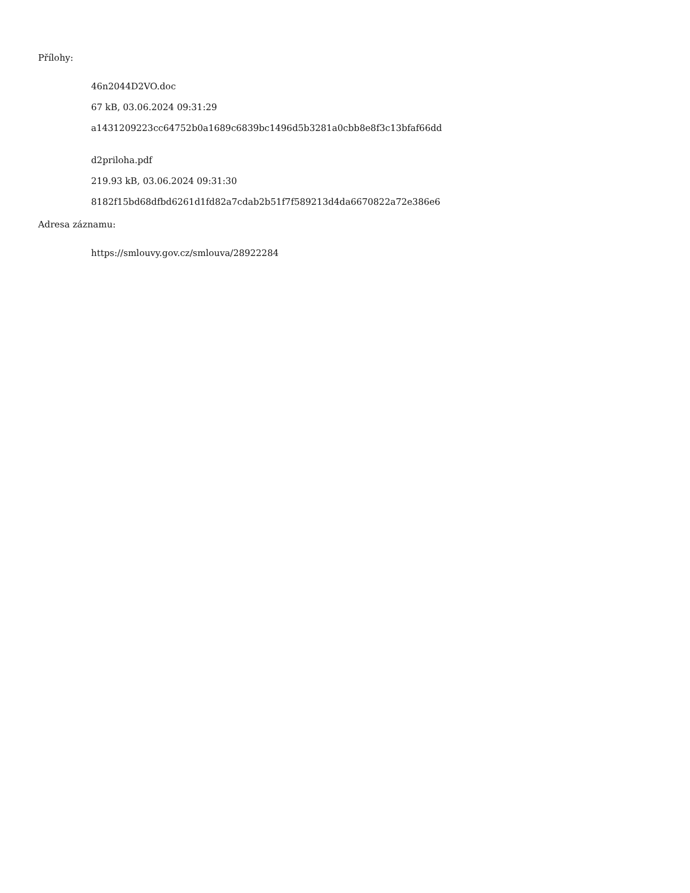Přílohy:
46n2044D2VO.doc
67 kB, 03.06.2024 09:31:29
a1431209223cc64752b0a1689c6839bc1496d5b3281a0cbb8e8f3c13bfaf66dd
d2priloha.pdf
219.93 kB, 03.06.2024 09:31:30
8182f15bd68dfbd6261d1fd82a7cdab2b51f7f589213d4da6670822a72e386e6
Adresa záznamu:
https://smlouvy.gov.cz/smlouva/28922284